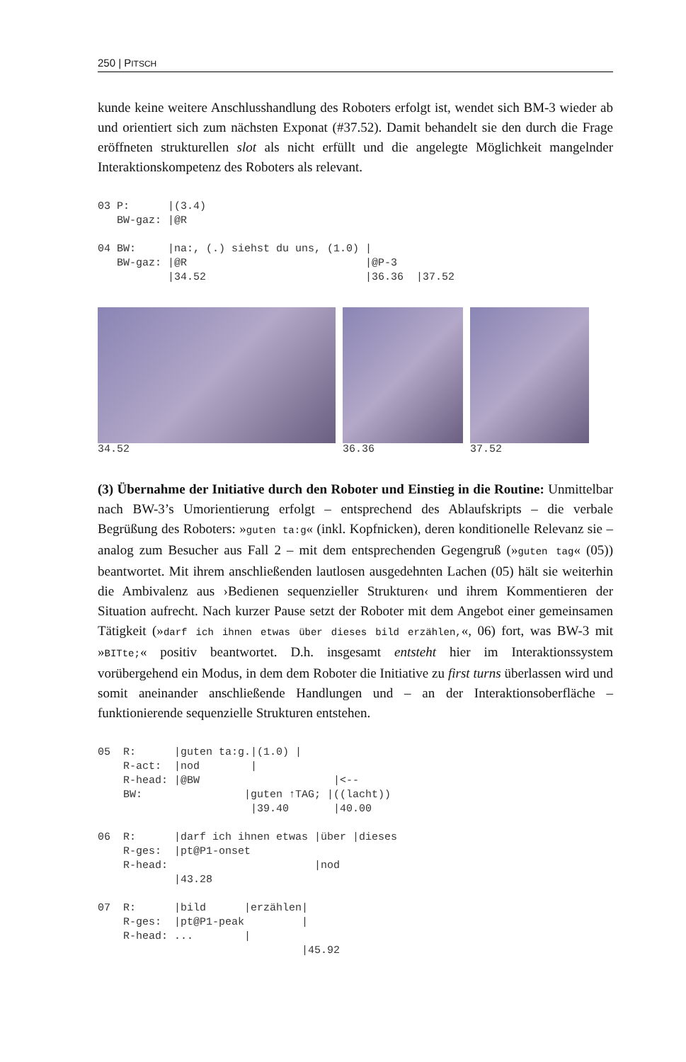250 | PITSCH
kunde keine weitere Anschlusshandlung des Roboters erfolgt ist, wendet sich BM-3 wieder ab und orientiert sich zum nächsten Exponat (#37.52). Damit behandelt sie den durch die Frage eröffneten strukturellen slot als nicht erfüllt und die angelegte Möglichkeit mangelnder Interaktionskompetenz des Roboters als relevant.
03 P:      |(3.4)
   BW-gaz: |@R

04 BW:     |na:, (.) siehst du uns, (1.0) |
   BW-gaz: |@R                            |@P-3
           |34.52                         |36.36  |37.52
34.52 36.36 37.52
(3) Übernahme der Initiative durch den Roboter und Einstieg in die Routine: Unmittelbar nach BW-3’s Umorientierung erfolgt – entsprechend des Ablaufskripts – die verbale Begrüßung des Roboters: »guten ta:g« (inkl. Kopfnicken), deren konditionelle Relevanz sie – analog zum Besucher aus Fall 2 – mit dem entsprechenden Gegengruß (»guten tag« (05)) beantwortet. Mit ihrem anschließenden lautlosen ausgedehnten Lachen (05) hält sie weiterhin die Ambivalenz aus ›Bedienen sequenzieller Strukturen‹ und ihrem Kommentieren der Situation aufrecht. Nach kurzer Pause setzt der Roboter mit dem Angebot einer gemeinsamen Tätigkeit (»darf ich ihnen etwas über dieses bild erzählen,«, 06) fort, was BW-3 mit »BITte;« positiv beantwortet. D.h. insgesamt entsteht hier im Interaktionssystem vorübergehend ein Modus, in dem dem Roboter die Initiative zu first turns überlassen wird und somit aneinander anschließende Handlungen und – an der Interaktionsoberfläche – funktionierende sequenzielle Strukturen entstehen.
05  R:      |guten ta:g.|(1.0) |
    R-act:  |nod        |
    R-head: |@BW                     |<--
    BW:                |guten ↑TAG; |((lacht))
                        |39.40       |40.00

06  R:      |darf ich ihnen etwas |über |dieses
    R-ges:  |pt@P1-onset
    R-head:                       |nod
            |43.28

07  R:      |bild      |erzählen|
    R-ges:  |pt@P1-peak         |
    R-head: ...        |
                                |45.92